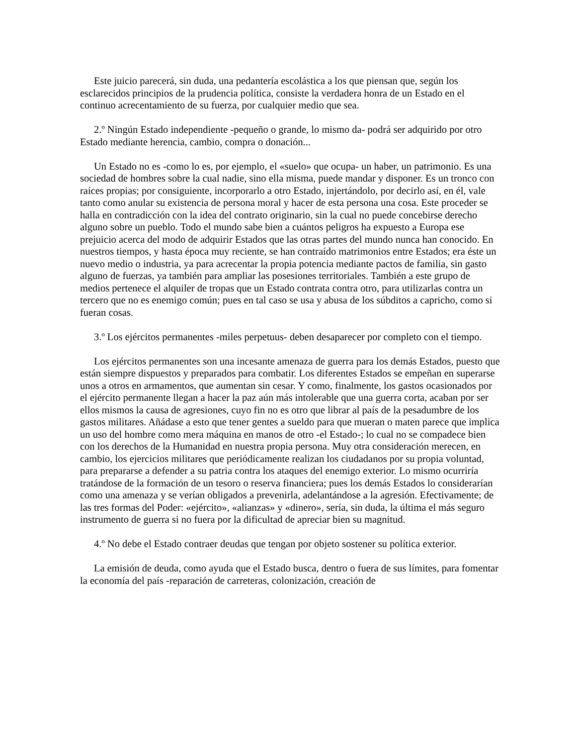Este juicio parecerá, sin duda, una pedantería escolástica a los que piensan que, según los esclarecidos principios de la prudencia política, consiste la verdadera honra de un Estado en el continuo acrecentamiento de su fuerza, por cualquier medio que sea.
2.º Ningún Estado independiente -pequeño o grande, lo mismo da- podrá ser adquirido por otro Estado mediante herencia, cambio, compra o donación...
Un Estado no es -como lo es, por ejemplo, el «suelo» que ocupa- un haber, un patrimonio. Es una sociedad de hombres sobre la cual nadie, sino ella misma, puede mandar y disponer. Es un tronco con raíces propias; por consiguiente, incorporarlo a otro Estado, injertándolo, por decirlo así, en él, vale tanto como anular su existencia de persona moral y hacer de esta persona una cosa. Este proceder se halla en contradicción con la idea del contrato originario, sin la cual no puede concebirse derecho alguno sobre un pueblo. Todo el mundo sabe bien a cuántos peligros ha expuesto a Europa ese prejuicio acerca del modo de adquirir Estados que las otras partes del mundo nunca han conocido. En nuestros tiempos, y hasta época muy reciente, se han contraído matrimonios entre Estados; era éste un nuevo medio o industria, ya para acrecentar la propia potencia mediante pactos de familia, sin gasto alguno de fuerzas, ya también para ampliar las posesiones territoriales. También a este grupo de medios pertenece el alquiler de tropas que un Estado contrata contra otro, para utilizarlas contra un tercero que no es enemigo común; pues en tal caso se usa y abusa de los súbditos a capricho, como si fueran cosas.
3.º Los ejércitos permanentes -miles perpetuus- deben desaparecer por completo con el tiempo.
Los ejércitos permanentes son una incesante amenaza de guerra para los demás Estados, puesto que están siempre dispuestos y preparados para combatir. Los diferentes Estados se empeñan en superarse unos a otros en armamentos, que aumentan sin cesar. Y como, finalmente, los gastos ocasionados por el ejército permanente llegan a hacer la paz aún más intolerable que una guerra corta, acaban por ser ellos mismos la causa de agresiones, cuyo fin no es otro que librar al país de la pesadumbre de los gastos militares. Añádase a esto que tener gentes a sueldo para que mueran o maten parece que implica un uso del hombre como mera máquina en manos de otro -el Estado-; lo cual no se compadece bien con los derechos de la Humanidad en nuestra propia persona. Muy otra consideración merecen, en cambio, los ejercicios militares que periódicamente realizan los ciudadanos por su propia voluntad, para prepararse a defender a su patria contra los ataques del enemigo exterior. Lo mismo ocurriría tratándose de la formación de un tesoro o reserva financiera; pues los demás Estados lo considerarían como una amenaza y se verían obligados a prevenirla, adelantándose a la agresión. Efectivamente; de las tres formas del Poder: «ejército», «alianzas» y «dinero», sería, sin duda, la última el más seguro instrumento de guerra si no fuera por la dificultad de apreciar bien su magnitud.
4.º No debe el Estado contraer deudas que tengan por objeto sostener su política exterior.
La emisión de deuda, como ayuda que el Estado busca, dentro o fuera de sus límites, para fomentar la economía del país -reparación de carreteras, colonización, creación de